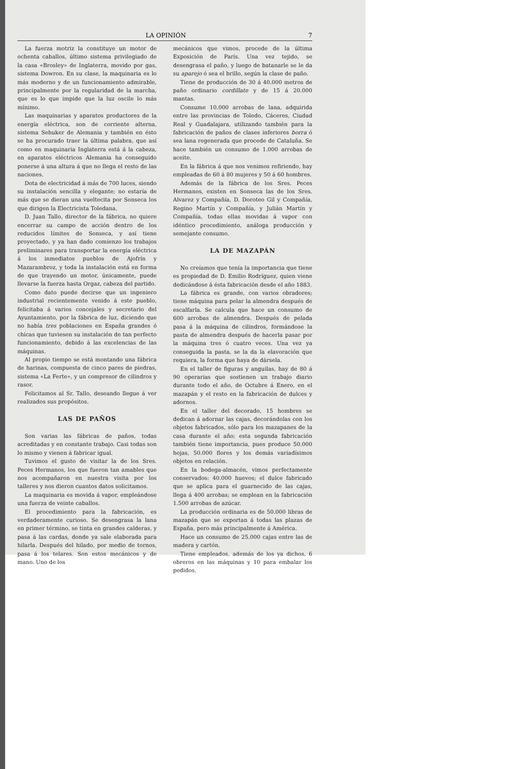LA OPINIÓN 7
La fuerza motriz la constituye un motor de ochenta caballos, último sistema privilegiado de la casa «Brosley» de Inglaterra, movido por gas, sistema Dowron. En su clase, la maquinaria es lo más moderno y de un funcionamiento admirable, principalmente por la regularidad de la marcha, que es lo que impide que la luz oscile lo más mínimo.
Las maquinarias y aparatos productores de la energía eléctrica, son de corriente alterna, sistema Sehuker de Alemania y también en ésto se ha procurado traer la última palabra, que así como en maquinaria Inglaterra está á la cabeza, en aparatos eléctricos Alemania ha conseguido ponerse á una altura á que no llega el resto de las naciones.
Dota de electricidad á más de 700 luces, siendo su instalación sencilla y elegante; no estaría de más que se dieran una vueltecita por Sonseca los que dirigen la Electricista Toledana.
D. Juan Tallo, director de la fábrica, no quiere encerrar su campo de acción dentro de los reducidos límites de Sonseca, y así tiene proyectado, y ya han dado comienzo los trabajos preliminares para transportar la energía eléctrica á los inmediatos pueblos de Ajofrín y Mazarambroz, y toda la instalación está en forma de que trayendo un motor, únicamente, puede llevarse la fuerza hasta Orgaz, cabeza del partido.
Como dato puede decirse que un ingeniero industrial recientemente venido á este pueblo, felicitaba á varios concejales y secretario del Ayuntamiento, por la fábrica de luz, diciendo que no había tres poblaciones en España grandes ó chicas que tuviesen su instalación de tan perfecto funcionamiento, debido á las excelencias de las máquinas.
Al propio tiempo se está montando una fábrica de harinas, compuesta de cinco pares de piedras, sistema «La Ferte», y un compresor de cilindros y rasor.
Felicitamos al Sr. Tallo, deseando llegue á ver realizados sus propósitos.
LAS DE PAÑOS
Son varias las fábricas de paños, todas acreditadas y en constante trabajo. Casi todas son lo mismo y vienen á fabricar igual.
Tuvimos el gusto de visitar la de los Sres. Peces Hermanos, los que fueron tan amables que nos acompañaron en nuestra visita por los talleres y nos dieron cuantos datos solicitamos.
La maquinaria es movida á vapor, empleándose una fuerza de veinte caballos.
El procedimiento para la fabricación, es verdaderamente curioso. Se desengrasa la lana en primer término, se tinta en grandes calderas, y pasa á las cardas, donde ya sale elaborada para hilarla. Después del hilado, por medio de tornos, pasa á los telares. Son estos mecánicos y de mano. Uno de los
mecánicos que vimos, procede de la última Exposición de París. Una vez tejido, se desengrasa el paño, y luego de batanarle se le da su aparejo ó sea el brillo, según la clase de paño.
Tiene de producción de 30 á 40.000 metros de paño ordinario cordillate y de 15 á 20.000 mantas.
Consume 10.000 arrobas de lana, adquirida entre las provincias de Toledo, Cáceres, Ciudad Real y Guadalajara, utilizando también para la fabricación de paños de clases inferiores borra ó sea lana regenerada que procede de Cataluña. Se hace también un consumo de 1.000 arrobas de aceite.
En la fábrica á que nos venimos refiriendo, hay empleadas de 60 á 80 mujeres y 50 á 60 hombres.
Además de la fábrica de los Sres. Peces Hermanos, existen en Sonseca las de los Sres. Alvarez y Compañía, D. Doroteo Gil y Compañía, Regino Martín y Compañía, y Julián Martín y Compañía, todas ellas movidas á vapor con idéntico procedimiento, análoga producción y semejante consumo.
LA DE MAZAPÁN
No creíamos que tenía la importancia que tiene es propiedad de D. Emilio Rodríguez, quien viene dedicándose á ésta fabricación desde el año 1883.
La fábrica es grande, con varios obradores; tiene máquina para pelar la almendra después de escalfarla. Se calcula que hace un consumo de 600 arrobas de almendra. Después de pelada pasa á la máquina de cilindros, formándose la pasta de almendra después de hacerla pasar por la máquina tres ó cuatro veces. Una vez ya conseguida la pasta, se la da la elavoración que requiera, la forma que haya de dársela.
En el taller de figuras y anguilas, hay de 80 á 90 operarias que sostienen un trabajo diario durante todo el año, de Octubre á Enero, en el mazapán y el resto en la fabricación de dulces y adornos.
En el taller del decorado, 15 hombres se dedican á adornar las cajas, decorándolas con los objetos fabricados, sólo para los mazapanes de la casa durante el año; esta segunda fabricación también tiene importancia, pues produce 50.000 hojas, 50.000 flores y los demás variadísimos objetos en relación.
En la bodega-almacén, vimos perfectamente conservados: 40.000 huevos; el dulce fabricado que se aplica para el guarnecido de las cajas, llega á 400 arrobas; se emplean en la fabricación 1.500 arrobas de azúcar.
La producción ordinaria es de 50.000 libras de mazapán que se exportan á todas las plazas de España, pero más principalmente á América.
Hace un consumo de 25.000 cajas entre las de madera y cartón.
Tiene empleados, además de los ya dichos, 6 obreros en las máquinas y 10 para embalar los pedidos.